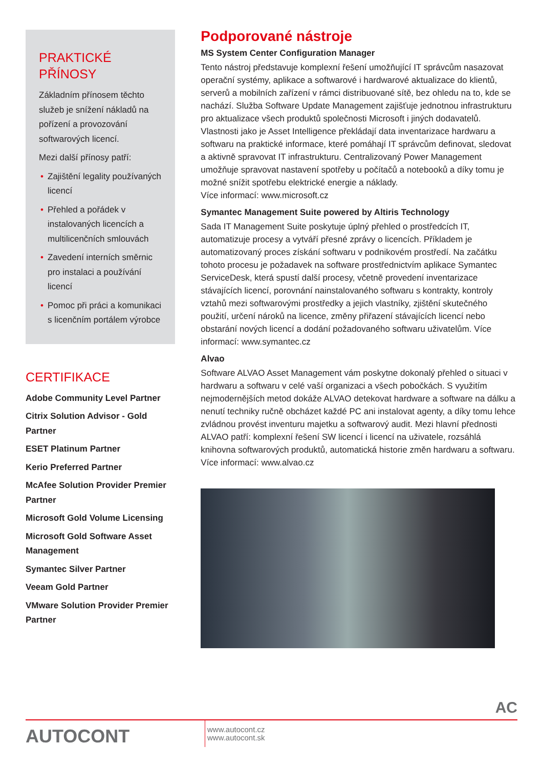PRAKTICKÉ
PŘÍNOSY
Základním přínosem těchto služeb je snížení nákladů na pořízení a provozování softwarových licencí.
Mezi další přínosy patří:
• Zajištění legality používaných licencí
• Přehled a pořádek v instalovaných licencích a multilicenčních smlouvách
• Zavedení interních směrnic pro instalaci a používání licencí
• Pomoc při práci a komunikaci s licenčním portálem výrobce
CERTIFIKACE
Adobe Community Level Partner
Citrix Solution Advisor - Gold Partner
ESET Platinum Partner
Kerio Preferred Partner
McAfee Solution Provider Premier Partner
Microsoft Gold Volume Licensing
Microsoft Gold Software Asset Management
Symantec Silver Partner
Veeam Gold Partner
VMware Solution Provider Premier Partner
Podporované nástroje
MS System Center Configuration Manager
Tento nástroj představuje komplexní řešení umožňující IT správcům nasazovat operační systémy, aplikace a softwarové i hardwarové aktualizace do klientů, serverů a mobilních zařízení v rámci distribuované sítě, bez ohledu na to, kde se nachází. Služba Software Update Management zajišťuje jednotnou infrastrukturu pro aktualizace všech produktů společnosti Microsoft i jiných dodavatelů. Vlastnosti jako je Asset Intelligence překládají data inventarizace hardwaru a softwaru na praktické informace, které pomáhají IT správcům definovat, sledovat a aktivně spravovat IT infrastrukturu. Centralizovaný Power Management umožňuje spravovat nastavení spotřeby u počítačů a notebooků a díky tomu je možné snížit spotřebu elektrické energie a náklady.
Více informací: www.microsoft.cz
Symantec Management Suite powered by Altiris Technology
Sada IT Management Suite poskytuje úplný přehled o prostředcích IT, automatizuje procesy a vytváří přesné zprávy o licencích. Příkladem je automatizovaný proces získání softwaru v podnikovém prostředí. Na začátku tohoto procesu je požadavek na software prostřednictvím aplikace Symantec ServiceDesk, která spustí další procesy, včetně provedení inventarizace stávajících licencí, porovnání nainstalovaného softwaru s kontrakty, kontroly vztahů mezi softwarovými prostředky a jejich vlastníky, zjištění skutečného použití, určení nároků na licence, změny přiřazení stávajících licencí nebo obstarání nových licencí a dodání požadovaného softwaru uživatelům. Více informací: www.symantec.cz
Alvao
Software ALVAO Asset Management vám poskytne dokonalý přehled o situaci v hardwaru a softwaru v celé vaší organizaci a všech pobočkách. S využitím nejmodernějších metod dokáže ALVAO detekovat hardware a software na dálku a nenutí techniky ručně obcházet každé PC ani instalovat agenty, a díky tomu lehce zvládnou provést inventuru majetku a softwarový audit. Mezi hlavní přednosti ALVAO patří: komplexní řešení SW licencí i licencí na uživatele, rozsáhlá knihovna softwarových produktů, automatická historie změn hardwaru a softwaru. Více informací: www.alvao.cz
AC
AUTOCONT
www.autocont.cz
www.autocont.sk